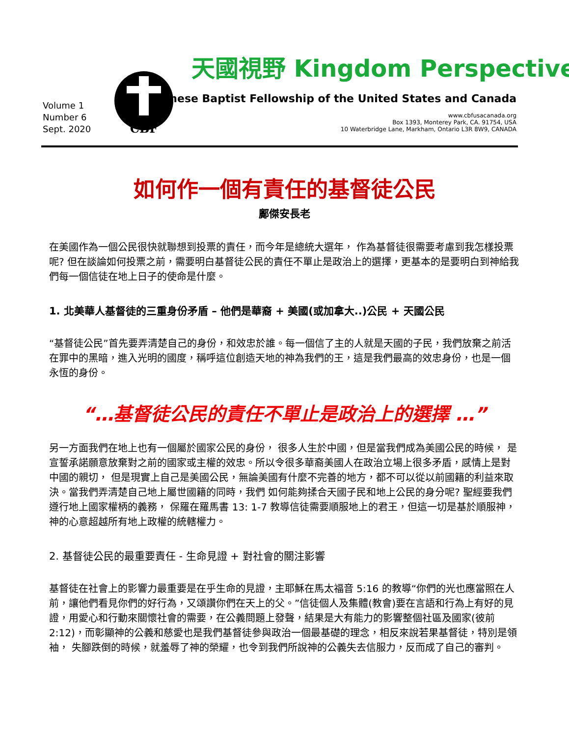Volume 1
Number 6
Sept. 2020
CBF
天國視野 Kingdom Perspective
Chinese Baptist Fellowship of the United States and Canada
www.cbfusacanada.org
Box 1393, Monterey Park, CA. 91754, USA
10 Waterbridge Lane, Markham, Ontario L3R 8W9, CANADA
如何作一個有責任的基督徒公民
鄺傑安長老
在美國作為一個公民很快就聯想到投票的責任，而今年是總統大選年， 作為基督徒很需要考慮到我怎樣投票呢? 但在談論如何投票之前，需要明白基督徒公民的責任不單止是政治上的選擇，更基本的是要明白到神給我們每一個信徒在地上日子的使命是什麼。
1. 北美華人基督徒的三重身份矛盾 – 他們是華裔 + 美國(或加拿大..)公民 + 天國公民
“基督徒公民”首先要弄清楚自己的身份，和效忠於誰。每一個信了主的人就是天國的子民，我們放棄之前活在罪中的黑暗，進入光明的國度，稱呼這位創造天地的神為我們的王，這是我們最高的效忠身份，也是一個永恆的身份。
“…基督徒公民的責任不單止是政治上的選擇 …”
另一方面我們在地上也有一個屬於國家公民的身份， 很多人生於中國，但是當我們成為美國公民的時候， 是宣誓承諾願意放棄對之前的國家或主權的效忠。所以令很多華裔美國人在政治立場上很多矛盾，感情上是對中國的親切， 但是現實上自己是美國公民，無論美國有什麼不完善的地方，都不可以從以前國籍的利益來取決。當我們弄清楚自己地上屬世國籍的同時，我們 如何能夠揉合天國子民和地上公民的身分呢? 聖經要我們遵行地上國家權柄的義務， 保羅在羅馬書 13: 1-7 教導信徒需要順服地上的君王，但這一切是基於順服神，神的心意超越所有地上政權的統轄權力。
2. 基督徒公民的最重要責任 - 生命見證 + 對社會的關注影響
基督徒在社會上的影響力最重要是在乎生命的見證，主耶穌在馬太福音 5:16 的教導“你們的光也應當照在人前，讓他們看見你們的好行為，又頌讚你們在天上的父。”信徒個人及集體(教會)要在言語和行為上有好的見證，用愛心和行動來關懷社會的需要，在公義問題上發聲，結果是大有能力的影響整個社區及國家(彼前 2:12)，而彰顯神的公義和慈愛也是我們基督徒參與政治一個最基礎的理念，相反來說若果基督徒，特別是領袖， 失腳跌倒的時候，就羞辱了神的榮耀，也令到我們所說神的公義失去信服力，反而成了自己的審判。